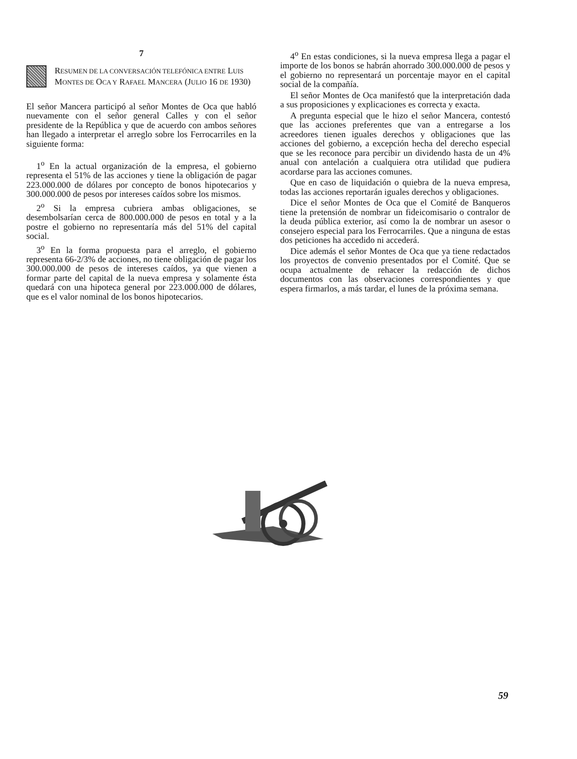7
RESUMEN DE LA CONVERSACIÓN TELEFÓNICA ENTRE LUIS MONTES DE OCA Y RAFAEL MANCERA (JULIO 16 DE 1930)
El señor Mancera participó al señor Montes de Oca que habló nuevamente con el señor general Calles y con el señor presidente de la República y que de acuerdo con ambos señores han llegado a interpretar el arreglo sobre los Ferrocarriles en la siguiente forma:
1<sup>o</sup> En la actual organización de la empresa, el gobierno representa el 51% de las acciones y tiene la obligación de pagar 223.000.000 de dólares por concepto de bonos hipotecarios y 300.000.000 de pesos por intereses caídos sobre los mismos.
2<sup>o</sup> Si la empresa cubriera ambas obligaciones, se desembolsarían cerca de 800.000.000 de pesos en total y a la postre el gobierno no representaría más del 51% del capital social.
3<sup>o</sup> En la forma propuesta para el arreglo, el gobierno representa 66-2/3% de acciones, no tiene obligación de pagar los 300.000.000 de pesos de intereses caídos, ya que vienen a formar parte del capital de la nueva empresa y solamente ésta quedará con una hipoteca general por 223.000.000 de dólares, que es el valor nominal de los bonos hipotecarios.
4<sup>o</sup> En estas condiciones, si la nueva empresa llega a pagar el importe de los bonos se habrán ahorrado 300.000.000 de pesos y el gobierno no representará un porcentaje mayor en el capital social de la compañía.
El señor Montes de Oca manifestó que la interpretación dada a sus proposiciones y explicaciones es correcta y exacta.
A pregunta especial que le hizo el señor Mancera, contestó que las acciones preferentes que van a entregarse a los acreedores tienen iguales derechos y obligaciones que las acciones del gobierno, a excepción hecha del derecho especial que se les reconoce para percibir un dividendo hasta de un 4% anual con antelación a cualquiera otra utilidad que pudiera acordarse para las acciones comunes.
Que en caso de liquidación o quiebra de la nueva empresa, todas las acciones reportarán iguales derechos y obligaciones.
Dice el señor Montes de Oca que el Comité de Banqueros tiene la pretensión de nombrar un fideicomisario o contralor de la deuda pública exterior, así como la de nombrar un asesor o consejero especial para los Ferrocarriles. Que a ninguna de estas dos peticiones ha accedido ni accederá.
Dice además el señor Montes de Oca que ya tiene redactados los proyectos de convenio presentados por el Comité. Que se ocupa actualmente de rehacer la redacción de dichos documentos con las observaciones correspondientes y que espera firmarlos, a más tardar, el lunes de la próxima semana.
59